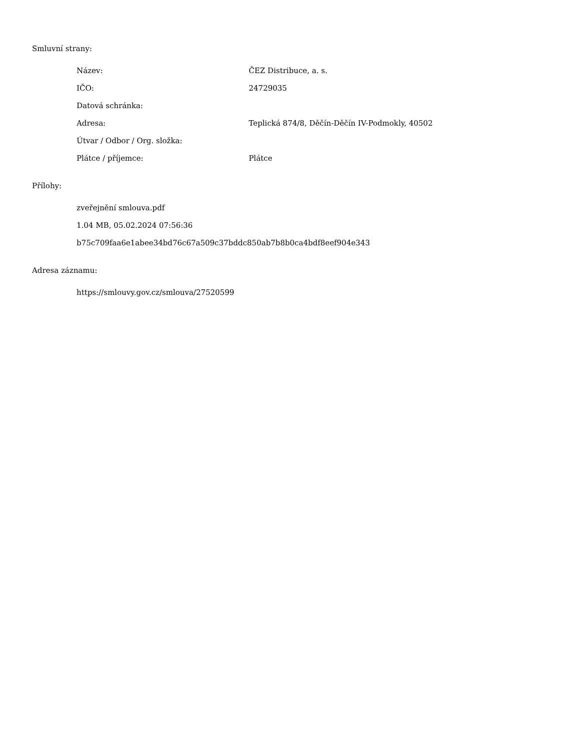Smluvní strany:
| Název: | ČEZ Distribuce, a. s. |
| IČO: | 24729035 |
| Datová schránka: | |
| Adresa: | Teplická 874/8, Děčín-Děčín IV-Podmokly, 40502 |
| Útvar / Odbor / Org. složka: | |
| Plátce / příjemce: | Plátce |
Přílohy:
zveřejnění smlouva.pdf
1.04 MB, 05.02.2024 07:56:36
b75c709faa6e1abee34bd76c67a509c37bddc850ab7b8b0ca4bdf8eef904e343
Adresa záznamu:
https://smlouvy.gov.cz/smlouva/27520599